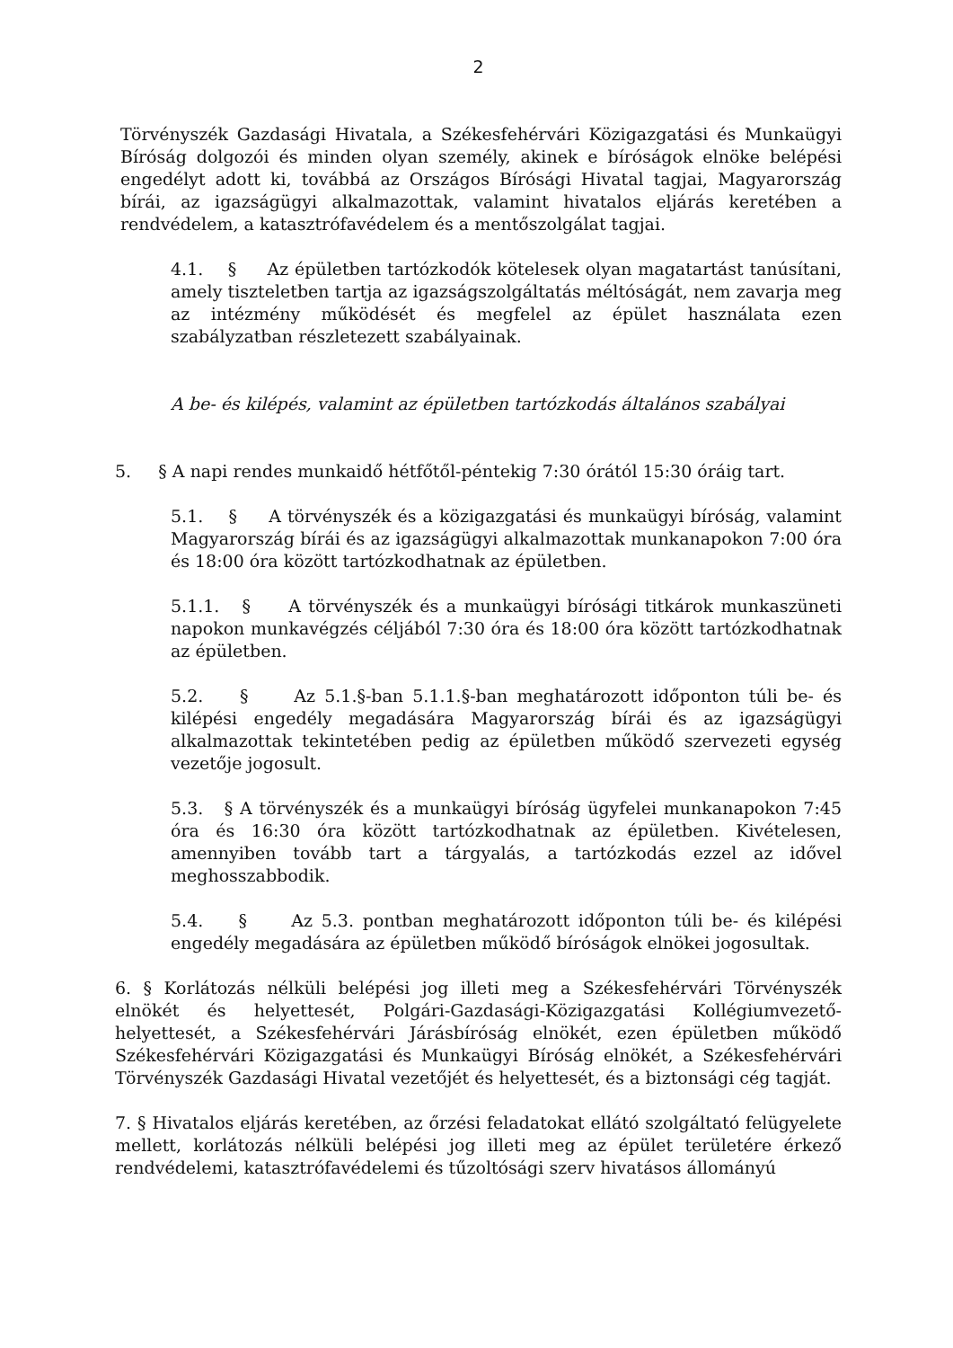2
Törvényszék Gazdasági Hivatala, a Székesfehérvári Közigazgatási és Munkaügyi Bíróság dolgozói és minden olyan személy, akinek e bíróságok elnöke belépési engedélyt adott ki, továbbá az Országos Bírósági Hivatal tagjai, Magyarország bírái, az igazságügyi alkalmazottak, valamint hivatalos eljárás keretében a rendvédelem, a katasztrófavédelem és a mentőszolgálat tagjai.
4.1. § Az épületben tartózkodók kötelesek olyan magatartást tanúsítani, amely tiszteletben tartja az igazságszolgáltatás méltóságát, nem zavarja meg az intézmény működését és megfelel az épület használata ezen szabályzatban részletezett szabályainak.
A be- és kilépés, valamint az épületben tartózkodás általános szabályai
5. § A napi rendes munkaidő hétfőtől-péntekig 7:30 órától 15:30 óráig tart.
5.1. § A törvényszék és a közigazgatási és munkaügyi bíróság, valamint Magyarország bírái és az igazságügyi alkalmazottak munkanapokon 7:00 óra és 18:00 óra között tartózkodhatnak az épületben.
5.1.1. § A törvényszék és a munkaügyi bírósági titkárok munkaszüneti napokon munkavégzés céljából 7:30 óra és 18:00 óra között tartózkodhatnak az épületben.
5.2. § Az 5.1.§-ban 5.1.1.§-ban meghatározott időponton túli be- és kilépési engedély megadására Magyarország bírái és az igazságügyi alkalmazottak tekintetében pedig az épületben működő szervezeti egység vezetője jogosult.
5.3. § A törvényszék és a munkaügyi bíróság ügyfelei munkanapokon 7:45 óra és 16:30 óra között tartózkodhatnak az épületben. Kivételesen, amennyiben tovább tart a tárgyalás, a tartózkodás ezzel az idővel meghosszabbodik.
5.4. § Az 5.3. pontban meghatározott időponton túli be- és kilépési engedély megadására az épületben működő bíróságok elnökei jogosultak.
6. § Korlátozás nélküli belépési jog illeti meg a Székesfehérvári Törvényszék elnökét és helyettesét, Polgári-Gazdasági-Közigazgatási Kollégiumvezető-helyettesét, a Székesfehérvári Járásbíróság elnökét, ezen épületben működő Székesfehérvári Közigazgatási és Munkaügyi Bíróság elnökét, a Székesfehérvári Törvényszék Gazdasági Hivatal vezetőjét és helyettesét, és a biztonsági cég tagját.
7. § Hivatalos eljárás keretében, az őrzési feladatokat ellátó szolgáltató felügyelete mellett, korlátozás nélküli belépési jog illeti meg az épület területére érkező rendvédelemi, katasztrófavédelemi és tűzoltósági szerv hivatásos állományú